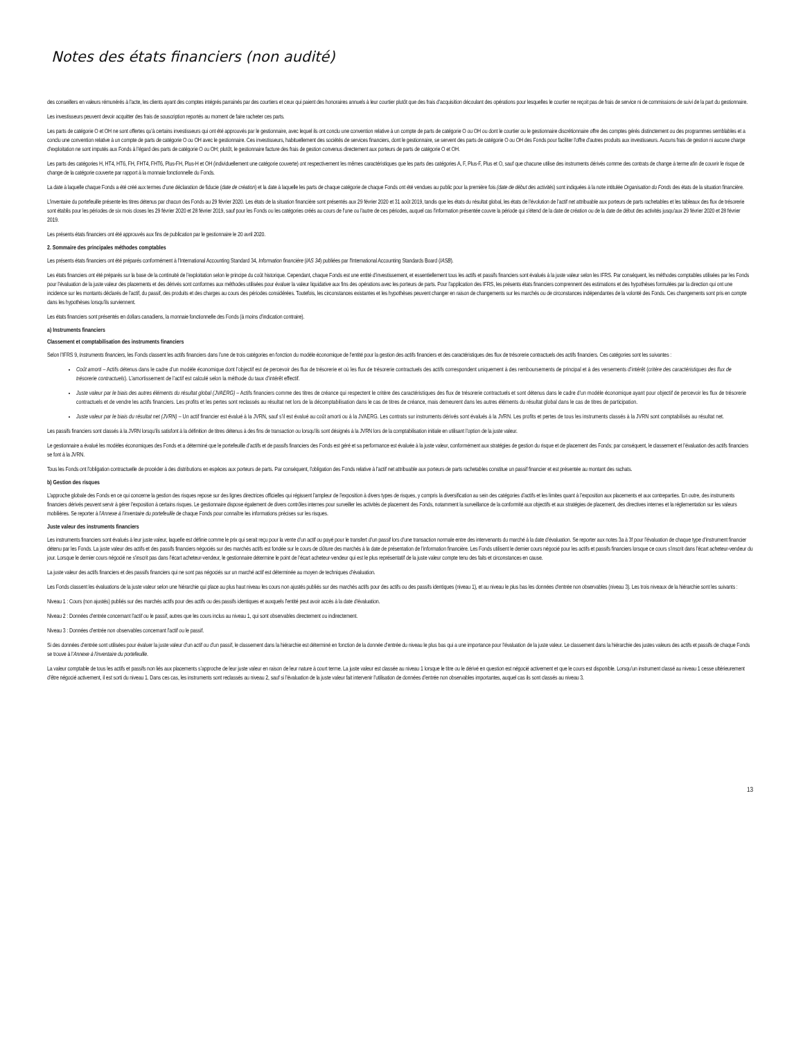Notes des états financiers (non audité)
des conseillers en valeurs rémunérés à l’acte, les clients ayant des comptes intégrés parrainés par des courtiers et ceux qui paient des honoraires annuels à leur courtier plutôt que des frais d’acquisition découlant des opérations pour lesquelles le courtier ne reçoit pas de frais de service ni de commissions de suivi de la part du gestionnaire.
Les investisseurs peuvent devoir acquitter des frais de souscription reportés au moment de faire racheter ces parts.
Les parts de catégorie O et OH ne sont offertes qu’à certains investisseurs qui ont été approuvés par le gestionnaire, avec lequel ils ont conclu une convention relative à un compte de parts de catégorie O ou OH ou dont le courtier ou le gestionnaire discrétionnaire offre des comptes gérés distinctement ou des programmes semblables et a conclu une convention relative à un compte de parts de catégorie O ou OH avec le gestionnaire. Ces investisseurs, habituellement des sociétés de services financiers, dont le gestionnaire, se servent des parts de catégorie O ou OH des Fonds pour faciliter l’offre d’autres produits aux investisseurs. Aucuns frais de gestion ni aucune charge d’exploitation ne sont imputés aux Fonds à l’égard des parts de catégorie O ou OH; plutôt, le gestionnaire facture des frais de gestion convenus directement aux porteurs de parts de catégorie O et OH.
Les parts des catégories H, HT4, HT6, FH, FHT4, FHT6, Plus-FH, Plus-H et OH (individuellement une catégorie couverte) ont respectivement les mêmes caractéristiques que les parts des catégories A, F, Plus-F, Plus et O, sauf que chacune utilise des instruments dérivés comme des contrats de change à terme afin de couvrir le risque de change de la catégorie couverte par rapport à la monnaie fonctionnelle du Fonds.
La date à laquelle chaque Fonds a été créé aux termes d’une déclaration de fiducie (date de création) et la date à laquelle les parts de chaque catégorie de chaque Fonds ont été vendues au public pour la première fois (date de début des activités) sont indiquées à la note intitulée Organisation du Fonds des états de la situation financière.
L’inventaire du portefeuille présente les titres détenus par chacun des Fonds au 29 février 2020. Les états de la situation financière sont présentés aux 29 février 2020 et 31 août 2019, tandis que les états du résultat global, les états de l’évolution de l’actif net attribuable aux porteurs de parts rachetables et les tableaux des flux de trésorerie sont établis pour les périodes de six mois closes les 29 février 2020 et 28 février 2019, sauf pour les Fonds ou les catégories créés au cours de l’une ou l’autre de ces périodes, auquel cas l’information présentée couvre la période qui s’étend de la date de création ou de la date de début des activités jusqu’aux 29 février 2020 et 28 février 2019.
Les présents états financiers ont été approuvés aux fins de publication par le gestionnaire le 20 avril 2020.
2. Sommaire des principales méthodes comptables
Les présents états financiers ont été préparés conformément à l’International Accounting Standard 34, Information financière (IAS 34) publiées par l'International Accounting Standards Board (IASB).
Les états financiers ont été préparés sur la base de la continuité de l’exploitation selon le principe du coût historique. Cependant, chaque Fonds est une entité d’investissement, et essentiellement tous les actifs et passifs financiers sont évalués à la juste valeur selon les IFRS. Par conséquent, les méthodes comptables utilisées par les Fonds pour l’évaluation de la juste valeur des placements et des dérivés sont conformes aux méthodes utilisées pour évaluer la valeur liquidative aux fins des opérations avec les porteurs de parts. Pour l’application des IFRS, les présents états financiers comprennent des estimations et des hypothèses formulées par la direction qui ont une incidence sur les montants déclarés de l’actif, du passif, des produits et des charges au cours des périodes considérées. Toutefois, les circonstances existantes et les hypothèses peuvent changer en raison de changements sur les marchés ou de circonstances indépendantes de la volonté des Fonds. Ces changements sont pris en compte dans les hypothèses lorsqu’ils surviennent.
Les états financiers sont présentés en dollars canadiens, la monnaie fonctionnelle des Fonds (à moins d’indication contraire).
a) Instruments financiers
Classement et comptabilisation des instruments financiers
Selon l’IFRS 9, Instruments financiers, les Fonds classent les actifs financiers dans l’une de trois catégories en fonction du modèle économique de l’entité pour la gestion des actifs financiers et des caractéristiques des flux de trésorerie contractuels des actifs financiers. Ces catégories sont les suivantes :
Coût amorti – Actifs détenus dans le cadre d’un modèle économique dont l’objectif est de percevoir des flux de trésorerie et où les flux de trésorerie contractuels des actifs correspondent uniquement à des remboursements de principal et à des versements d’intérêt (critère des caractéristiques des flux de trésorerie contractuels). L’amortissement de l’actif est calculé selon la méthode du taux d’intérêt effectif.
Juste valeur par le biais des autres éléments du résultat global (JVAERG) – Actifs financiers comme des titres de créance qui respectent le critère des caractéristiques des flux de trésorerie contractuels et sont détenus dans le cadre d’un modèle économique ayant pour objectif de percevoir les flux de trésorerie contractuels et de vendre les actifs financiers. Les profits et les pertes sont reclassés au résultat net lors de la décomptabilisation dans le cas de titres de créance, mais demeurent dans les autres éléments du résultat global dans le cas de titres de participation.
Juste valeur par le biais du résultat net (JVRN) – Un actif financier est évalué à la JVRN, sauf s’il est évalué au coût amorti ou à la JVAERG. Les contrats sur instruments dérivés sont évalués à la JVRN. Les profits et pertes de tous les instruments classés à la JVRN sont comptabilisés au résultat net.
Les passifs financiers sont classés à la JVRN lorsqu’ils satisfont à la définition de titres détenus à des fins de transaction ou lorsqu’ils sont désignés à la JVRN lors de la comptabilisation initiale en utilisant l’option de la juste valeur.
Le gestionnaire a évalué les modèles économiques des Fonds et a déterminé que le portefeuille d’actifs et de passifs financiers des Fonds est géré et sa performance est évaluée à la juste valeur, conformément aux stratégies de gestion du risque et de placement des Fonds; par conséquent, le classement et l’évaluation des actifs financiers se font à la JVRN.
Tous les Fonds ont l’obligation contractuelle de procéder à des distributions en espèces aux porteurs de parts. Par conséquent, l’obligation des Fonds relative à l’actif net attribuable aux porteurs de parts rachetables constitue un passif financier et est présentée au montant des rachats.
b) Gestion des risques
L’approche globale des Fonds en ce qui concerne la gestion des risques repose sur des lignes directrices officielles qui régissent l’ampleur de l’exposition à divers types de risques, y compris la diversification au sein des catégories d’actifs et les limites quant à l’exposition aux placements et aux contreparties. En outre, des instruments financiers dérivés peuvent servir à gérer l’exposition à certains risques. Le gestionnaire dispose également de divers contrôles internes pour surveiller les activités de placement des Fonds, notamment la surveillance de la conformité aux objectifs et aux stratégies de placement, des directives internes et la réglementation sur les valeurs mobilières. Se reporter à l’Annexe à l’inventaire du portefeuille de chaque Fonds pour connaître les informations précises sur les risques.
Juste valeur des instruments financiers
Les instruments financiers sont évalués à leur juste valeur, laquelle est définie comme le prix qui serait reçu pour la vente d’un actif ou payé pour le transfert d’un passif lors d’une transaction normale entre des intervenants du marché à la date d’évaluation. Se reporter aux notes 3a à 3f pour l’évaluation de chaque type d’instrument financier détenu par les Fonds. La juste valeur des actifs et des passifs financiers négociés sur des marchés actifs est fondée sur le cours de clôture des marchés à la date de présentation de l’information financière. Les Fonds utilisent le dernier cours négocié pour les actifs et passifs financiers lorsque ce cours s’inscrit dans l’écart acheteur-vendeur du jour. Lorsque le dernier cours négocié ne s’inscrit pas dans l’écart acheteur-vendeur, le gestionnaire détermine le point de l’écart acheteur-vendeur qui est le plus représentatif de la juste valeur compte tenu des faits et circonstances en cause.
La juste valeur des actifs financiers et des passifs financiers qui ne sont pas négociés sur un marché actif est déterminée au moyen de techniques d’évaluation.
Les Fonds classent les évaluations de la juste valeur selon une hiérarchie qui place au plus haut niveau les cours non ajustés publiés sur des marchés actifs pour des actifs ou des passifs identiques (niveau 1), et au niveau le plus bas les données d’entrée non observables (niveau 3). Les trois niveaux de la hiérarchie sont les suivants :
Niveau 1 : Cours (non ajustés) publiés sur des marchés actifs pour des actifs ou des passifs identiques et auxquels l’entité peut avoir accès à la date d’évaluation.
Niveau 2 : Données d’entrée concernant l’actif ou le passif, autres que les cours inclus au niveau 1, qui sont observables directement ou indirectement.
Niveau 3 : Données d’entrée non observables concernant l’actif ou le passif.
Si des données d’entrée sont utilisées pour évaluer la juste valeur d’un actif ou d’un passif, le classement dans la hiérarchie est déterminé en fonction de la donnée d’entrée du niveau le plus bas qui a une importance pour l’évaluation de la juste valeur. Le classement dans la hiérarchie des justes valeurs des actifs et passifs de chaque Fonds se trouve à l’Annexe à l’inventaire du portefeuille.
La valeur comptable de tous les actifs et passifs non liés aux placements s’approche de leur juste valeur en raison de leur nature à court terme. La juste valeur est classée au niveau 1 lorsque le titre ou le dérivé en question est négocié activement et que le cours est disponible. Lorsqu’un instrument classé au niveau 1 cesse ultérieurement d’être négocié activement, il est sorti du niveau 1. Dans ces cas, les instruments sont reclassés au niveau 2, sauf si l’évaluation de la juste valeur fait intervenir l’utilisation de données d’entrée non observables importantes, auquel cas ils sont classés au niveau 3.
13